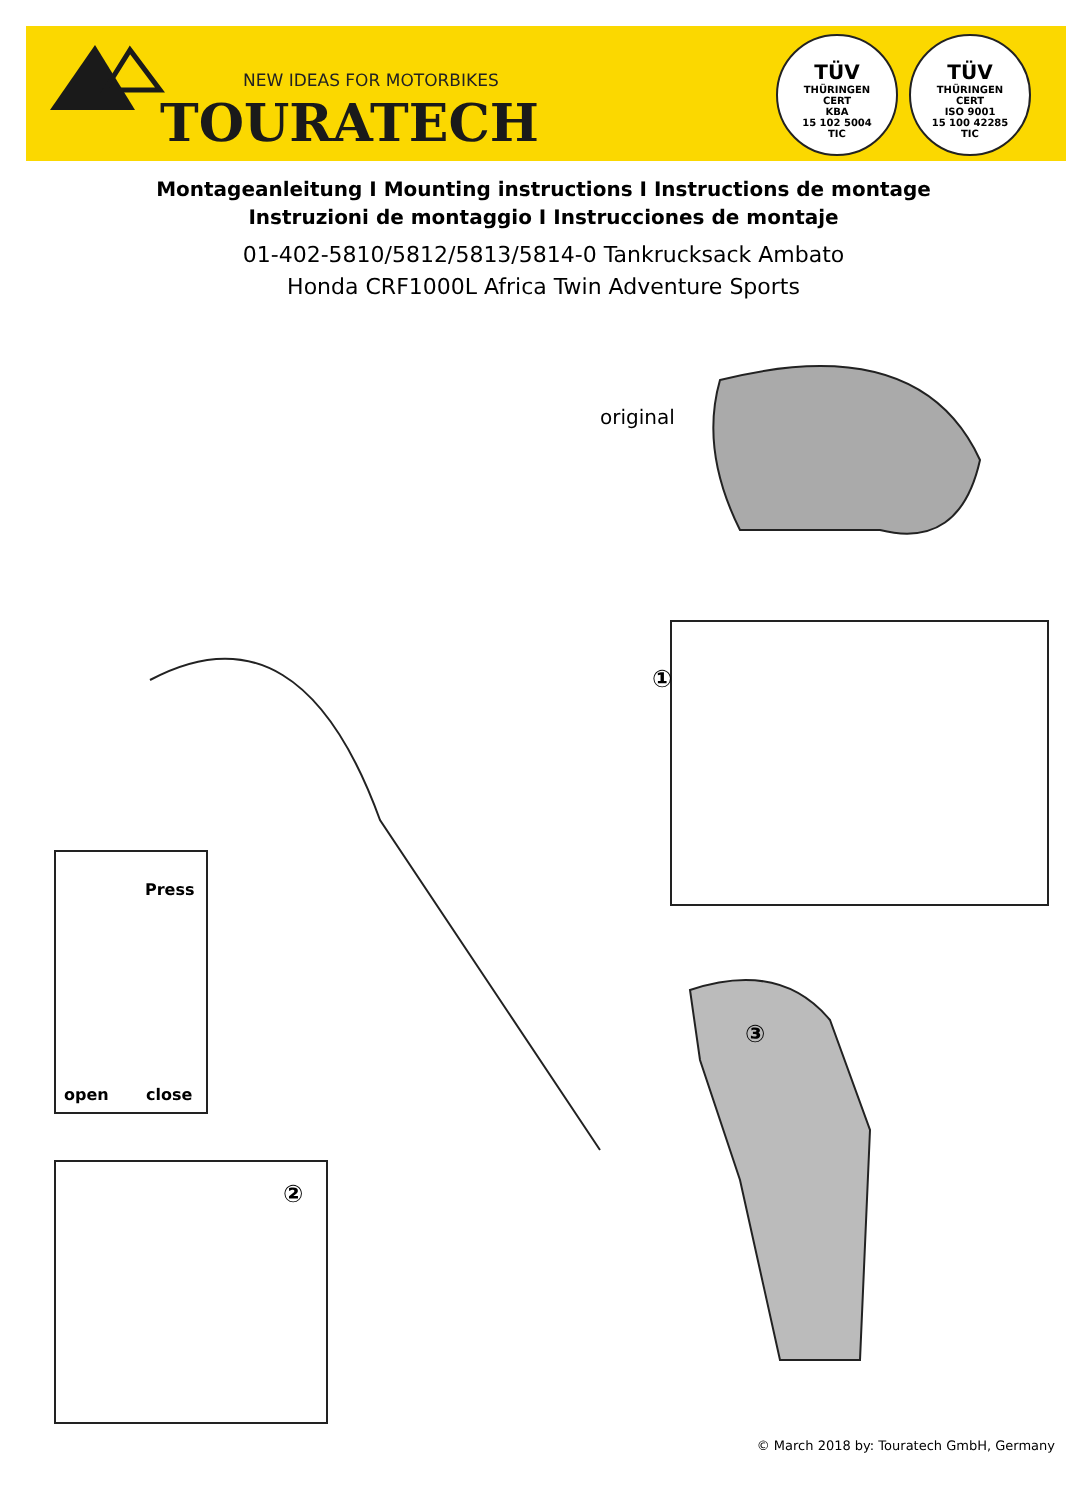NEW IDEAS FOR MOTORBIKES
TOURATECH
TÜV
THÜRINGEN
CERT
KBA
15 102 5004
TIC
TÜV
THÜRINGEN
CERT
ISO 9001
15 100 42285
TIC
Montageanleitung I Mounting instructions I Instructions de montage
Instruzioni de montaggio I Instrucciones de montaje
01-402-5810/5812/5813/5814-0 Tankrucksack Ambato
Honda CRF1000L Africa Twin Adventure Sports
original
①
Press
open close
②
③
© March 2018 by: Touratech GmbH, Germany